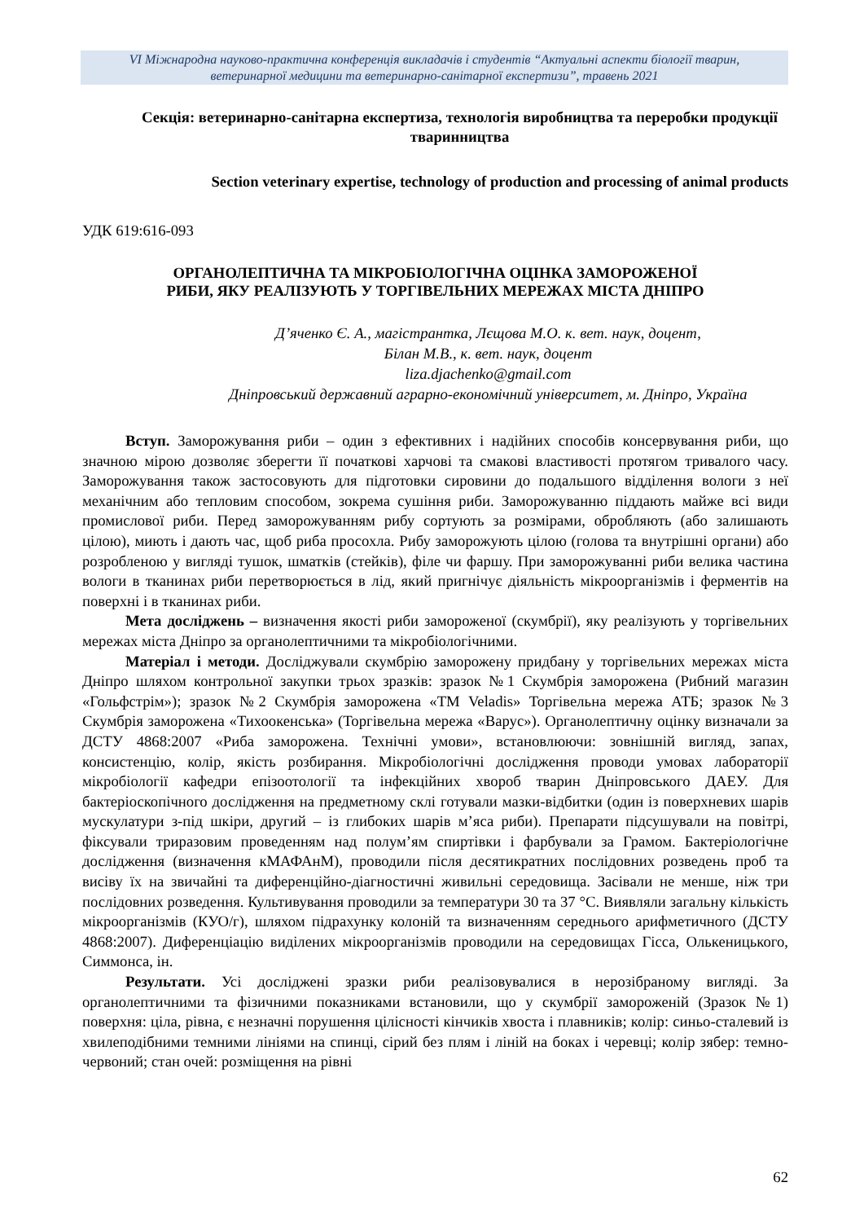VI Міжнародна науково-практична конференція викладачів і студентів “Актуальні аспекти біології тварин,
ветеринарної медицини та ветеринарно-санітарної експертизи”, травень 2021
Секція: ветеринарно-санітарна експертиза, технологія виробництва та переробки продукції тваринництва
Section veterinary expertise, technology of production and processing of animal products
УДК 619:616-093
ОРГАНОЛЕПТИЧНА ТА МІКРОБІОЛОГІЧНА ОЦІНКА ЗАМОРОЖЕНОЇ
РИБИ, ЯКУ РЕАЛІЗУЮТЬ У ТОРГІВЕЛЬНИХ МЕРЕЖАХ МІСТА ДНІПРО
Д’яченко Є. А., магістрантка, Лєщова М.О. к. вет. наук, доцент,
Білан М.В., к. вет. наук, доцент
liza.djachenko@gmail.com
Дніпровський державний аграрно-економічний університет, м. Дніпро, Україна
Вступ. Заморожування риби – один з ефективних і надійних способів консервування риби, що значною мірою дозволяє зберегти її початкові харчові та смакові властивості протягом тривалого часу. Заморожування також застосовують для підготовки сировини до подальшого відділення вологи з неї механічним або тепловим способом, зокрема сушіння риби. Заморожуванню піддають майже всі види промислової риби. Перед заморожуванням рибу сортують за розмірами, обробляють (або залишають цілою), миють і дають час, щоб риба просохла. Рибу заморожують цілою (голова та внутрішні органи) або розробленою у вигляді тушок, шматків (стейків), філе чи фаршу. При заморожуванні риби велика частина вологи в тканинах риби перетворюється в лід, який пригнічує діяльність мікроорганізмів і ферментів на поверхні і в тканинах риби.
Мета досліджень – визначення якості риби замороженої (скумбрії), яку реалізують у торгівельних мережах міста Дніпро за органолептичними та мікробіологічними.
Матеріал і методи. Досліджували скумбрію заморожену придбану у торгівельних мережах міста Дніпро шляхом контрольної закупки трьох зразків: зразок №1 Скумбрія заморожена (Рибний магазин «Гольфстрім»); зразок №2 Скумбрія заморожена «ТМ Veladis» Торгівельна мережа АТБ; зразок №3 Скумбрія заморожена «Тихоокенська» (Торгівельна мережа «Варус»). Органолептичну оцінку визначали за ДСТУ 4868:2007 «Риба заморожена. Технічні умови», встановлюючи: зовнішній вигляд, запах, консистенцію, колір, якість розбирання. Мікробіологічні дослідження проводи умовах лабораторії мікробіології кафедри епізоотології та інфекційних хвороб тварин Дніпровського ДАЕУ. Для бактеріоскопічного дослідження на предметному склі готували мазки-відбитки (один із поверхневих шарів мускулатури з-під шкіри, другий – із глибоких шарів м’яса риби). Препарати підсушували на повітрі, фіксували триразовим проведенням над полум’ям спиртівки і фарбували за Грамом. Бактеріологічне дослідження (визначення кМАФАнМ), проводили після десятикратних послідовних розведень проб та висіву їх на звичайні та диференційно-діагностичні живильні середовища. Засівали не менше, ніж три послідовних розведення. Культивування проводили за температури 30 та 37 °С. Виявляли загальну кількість мікроорганізмів (КУО/г), шляхом підрахунку колоній та визначенням середнього арифметичного (ДСТУ 4868:2007). Диференціацію виділених мікроорганізмів проводили на середовищах Гісса, Олькеницького, Симмонса, ін.
Результати. Усі досліджені зразки риби реалізовувалися в нерозібраному вигляді. За органолептичними та фізичними показниками встановили, що у скумбрії замороженій (Зразок №1) поверхня: ціла, рівна, є незначні порушення цілісності кінчиків хвоста і плавників; колір: синьо-сталевий із хвилеподібними темними лініями на спинці, сірий без плям і ліній на боках і черевці; колір зябер: темно-червоний; стан очей: розміщення на рівні
62